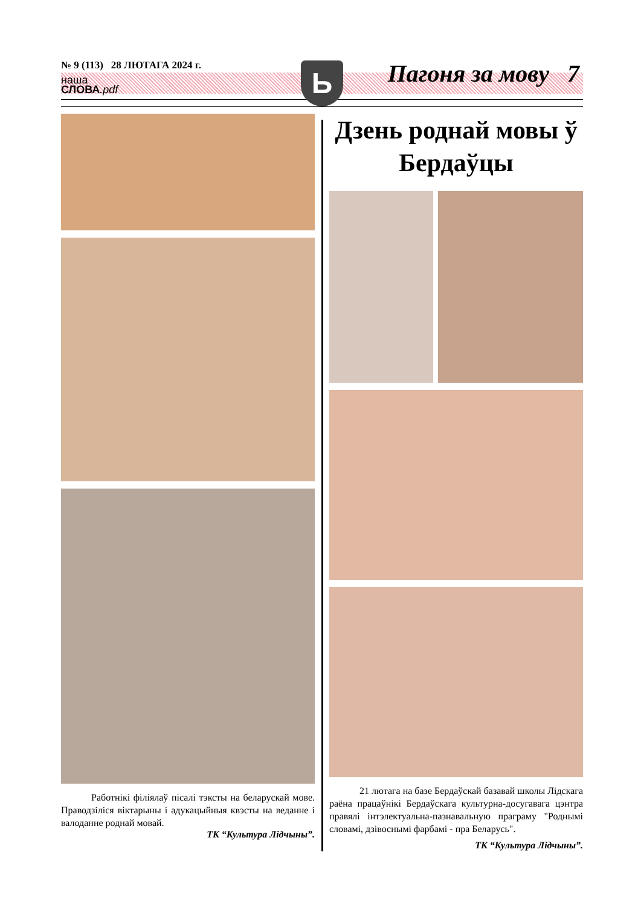№ 9 (113) 28 ЛЮТАГА 2024 г.
наша
СЛОВА.pdf
Ь Пагоня за мову 7
Работнікі філіялаў пісалі тэксты на беларускай мове. Праводзіліся віктарыны і адукацыйныя квэсты на веданне і валоданне роднай мовай.
ТК “Культура Лідчыны”.
Дзень роднай мовы ў Бердаўцы
21 лютага на базе Бердаўскай базавай школы Лідскага раёна працаўнікі Бердаўскага культурна-досугавага цэнтра правялі інтэлектуальна-пазнавальную праграму "Роднымі словамі, дзівоснымі фарбамі - пра Беларусь".
ТК “Культура Лідчыны”.